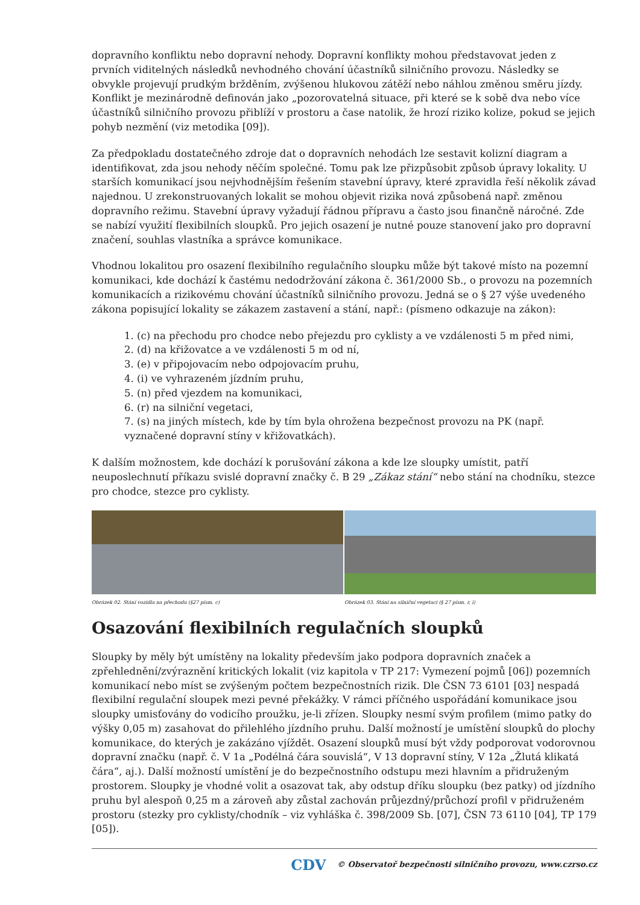dopravního konfliktu nebo dopravní nehody. Dopravní konflikty mohou představovat jeden z prvních viditelných následků nevhodného chování účastníků silničního provozu. Následky se obvykle projevují prudkým bržděním, zvýšenou hlukovou zátěží nebo náhlou změnou směru jízdy. Konflikt je mezinárodně definován jako „pozorovatelná situace, při které se k sobě dva nebo více účastníků silničního provozu přiblíží v prostoru a čase natolik, že hrozí riziko kolize, pokud se jejich pohyb nezmění (viz metodika [09]).
Za předpokladu dostatečného zdroje dat o dopravních nehodách lze sestavit kolizní diagram a identifikovat, zda jsou nehody něčím společné. Tomu pak lze přizpůsobit způsob úpravy lokality. U starších komunikací jsou nejvhodnějším řešením stavební úpravy, které zpravidla řeší několik závad najednou. U zrekonstruovaných lokalit se mohou objevit rizika nová způsobená např. změnou dopravního režimu. Stavební úpravy vyžadují řádnou přípravu a často jsou finančně náročné. Zde se nabízí využití flexibilních sloupků. Pro jejich osazení je nutné pouze stanovení jako pro dopravní značení, souhlas vlastníka a správce komunikace.
Vhodnou lokalitou pro osazení flexibilního regulačního sloupku může být takové místo na pozemní komunikaci, kde dochází k častému nedodržování zákona č. 361/2000 Sb., o provozu na pozemních komunikacích a rizikovému chování účastníků silničního provozu. Jedná se o § 27 výše uvedeného zákona popisující lokality se zákazem zastavení a stání, např.: (písmeno odkazuje na zákon):
1. (c) na přechodu pro chodce nebo přejezdu pro cyklisty a ve vzdálenosti 5 m před nimi,
2. (d) na křižovatce a ve vzdálenosti 5 m od ní,
3. (e) v připojovacím nebo odpojovacím pruhu,
4. (i) ve vyhrazeném jízdním pruhu,
5. (n) před vjezdem na komunikaci,
6. (r) na silniční vegetaci,
7. (s) na jiných místech, kde by tím byla ohrožena bezpečnost provozu na PK (např. vyznačené dopravní stíny v křižovatkách).
K dalším možnostem, kde dochází k porušování zákona a kde lze sloupky umístit, patří neuposlechnutí příkazu svislé dopravní značky č. B 29 „Zákaz stání“ nebo stání na chodníku, stezce pro chodce, stezce pro cyklisty.
Obrázek 02. Stání vozidla na přechodu (§27 písm. c)
Obrázek 03. Stání na silniční vegetaci (§ 27 písm. r, i)
Osazování flexibilních regulačních sloupků
Sloupky by měly být umístěny na lokality především jako podpora dopravních značek a zpřehlednění/zvýraznění kritických lokalit (viz kapitola v TP 217: Vymezení pojmů [06]) pozemních komunikací nebo míst se zvýšeným počtem bezpečnostních rizik. Dle ČSN 73 6101 [03] nespadá flexibilní regulační sloupek mezi pevné překážky. V rámci příčného uspořádání komunikace jsou sloupky umisťovány do vodicího proužku, je-li zřízen. Sloupky nesmí svým profilem (mimo patky do výšky 0,05 m) zasahovat do přilehlého jízdního pruhu. Další možností je umístění sloupků do plochy komunikace, do kterých je zakázáno vjíždět. Osazení sloupků musí být vždy podporovat vodorovnou dopravní značku (např. č. V 1a „Podélná čára souvislá“, V 13 dopravní stíny, V 12a „Žlutá klikatá čára“, aj.). Další možností umístění je do bezpečnostního odstupu mezi hlavním a přidruženým prostorem. Sloupky je vhodné volit a osazovat tak, aby odstup dříku sloupku (bez patky) od jízdního pruhu byl alespoň 0,25 m a zároveň aby zůstal zachován průjezdný/průchozí profil v přidruženém prostoru (stezky pro cyklisty/chodník – viz vyhláška č. 398/2009 Sb. [07], ČSN 73 6110 [04], TP 179 [05]).
CDV © Observatoř bezpečnosti silničního provozu, www.czrso.cz